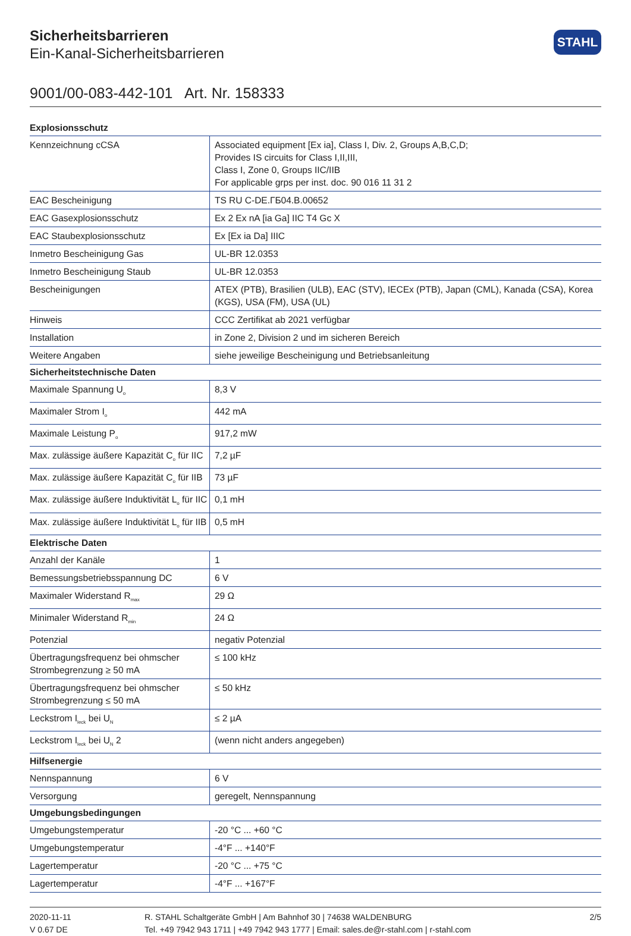Sicherheitsbarrieren
Ein-Kanal-Sicherheitsbarrieren
STAHL
9001/00-083-442-101 Art. Nr. 158333
| Explosionsschutz | |
| --- | --- |
| Kennzeichnung cCSA | Associated equipment [Ex ia], Class I, Div. 2, Groups A,B,C,D; Provides IS circuits for Class I,II,III, Class I, Zone 0, Groups IIC/IIB For applicable grps per inst. doc. 90 016 11 31 2 |
| EAC Bescheinigung | TS RU C-DE.ГБ04.B.00652 |
| EAC Gasexplosionsschutz | Ex 2 Ex nA [ia Ga] IIC T4 Gc X |
| EAC Staubexplosionsschutz | Ex [Ex ia Da] IIIC |
| Inmetro Bescheinigung Gas | UL-BR 12.0353 |
| Inmetro Bescheinigung Staub | UL-BR 12.0353 |
| Bescheinigungen | ATEX (PTB), Brasilien (ULB), EAC (STV), IECEx (PTB), Japan (CML), Kanada (CSA), Korea (KGS), USA (FM), USA (UL) |
| Hinweis | CCC Zertifikat ab 2021 verfügbar |
| Installation | in Zone 2, Division 2 und im sicheren Bereich |
| Weitere Angaben | siehe jeweilige Bescheinigung und Betriebsanleitung |
| Sicherheitstechnische Daten | |
| Maximale Spannung U<sub>o</sub> | 8,3 V |
| Maximaler Strom I<sub>o</sub> | 442 mA |
| Maximale Leistung P<sub>o</sub> | 917,2 mW |
| Max. zulässige äußere Kapazität C<sub>o</sub> für IIC | 7,2 µF |
| Max. zulässige äußere Kapazität C<sub>o</sub> für IIB | 73 µF |
| Max. zulässige äußere Induktivität L<sub>o</sub> für IIC | 0,1 mH |
| Max. zulässige äußere Induktivität L<sub>o</sub> für IIB | 0,5 mH |
| Elektrische Daten | |
| Anzahl der Kanäle | 1 |
| Bemessungsbetriebsspannung DC | 6 V |
| Maximaler Widerstand R<sub>max</sub> | 29 Ω |
| Minimaler Widerstand R<sub>min</sub> | 24 Ω |
| Potenzial | negativ Potenzial |
| Übertragungsfrequenz bei ohmscher Strombegrenzung ≥ 50 mA | ≤ 100 kHz |
| Übertragungsfrequenz bei ohmscher Strombegrenzung ≤ 50 mA | ≤ 50 kHz |
| Leckstrom I<sub>leck</sub> bei U<sub>N</sub> | ≤ 2 µA |
| Leckstrom I<sub>leck</sub> bei U<sub>N</sub> 2 | (wenn nicht anders angegeben) |
| Hilfsenergie | |
| Nennspannung | 6 V |
| Versorgung | geregelt, Nennspannung |
| Umgebungsbedingungen | |
| Umgebungstemperatur | -20 °C ... +60 °C |
| Umgebungstemperatur | -4°F ... +140°F |
| Lagertemperatur | -20 °C ... +75 °C |
| Lagertemperatur | -4°F ... +167°F |
2020-11-11
V 0.67 DE
R. STAHL Schaltgeräte GmbH | Am Bahnhof 30 | 74638 WALDENBURG
Tel. +49 7942 943 1711 | +49 7942 943 1777 | Email: sales.de@r-stahl.com | r-stahl.com
2/5